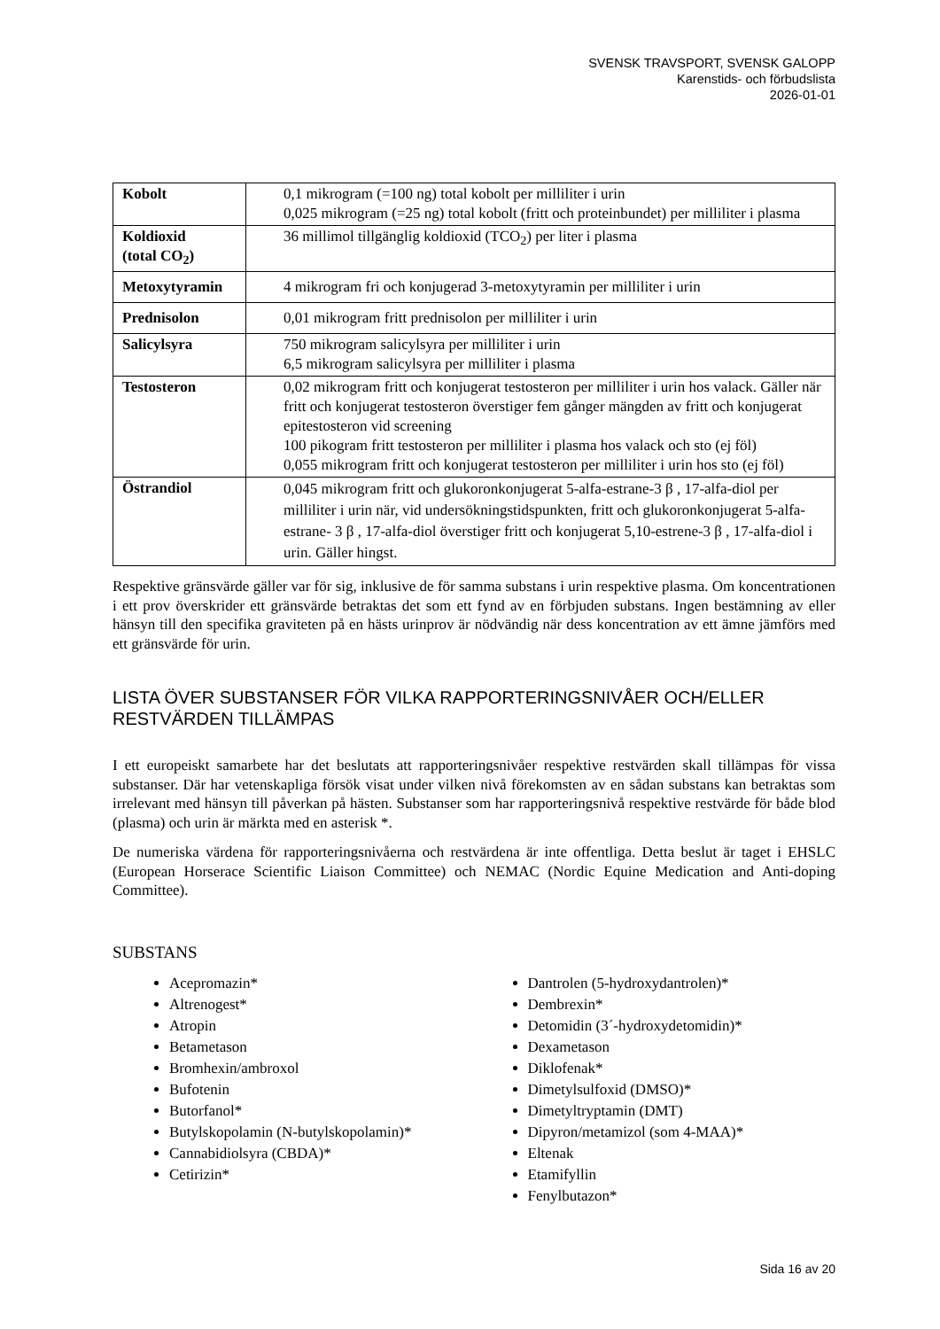SVENSK TRAVSPORT, SVENSK GALOPP
Karenstids- och förbudslista
2026-01-01
| Kobolt | 0,1 mikrogram (=100 ng) total kobolt per milliliter i urin 0,025 mikrogram (=25 ng) total kobolt (fritt och proteinbundet) per milliliter i plasma |
| Koldioxid (total CO<sub>2</sub>) | 36 millimol tillgänglig koldioxid (TCO<sub>2</sub>) per liter i plasma |
| Metoxytyramin | 4 mikrogram fri och konjugerad 3-metoxytyramin per milliliter i urin |
| Prednisolon | 0,01 mikrogram fritt prednisolon per milliliter i urin |
| Salicylsyra | 750 mikrogram salicylsyra per milliliter i urin 6,5 mikrogram salicylsyra per milliliter i plasma |
| Testosteron | 0,02 mikrogram fritt och konjugerat testosteron per milliliter i urin hos valack. Gäller när fritt och konjugerat testosteron överstiger fem gånger mängden av fritt och konjugerat epitestosteron vid screening 100 pikogram fritt testosteron per milliliter i plasma hos valack och sto (ej föl) 0,055 mikrogram fritt och konjugerat testosteron per milliliter i urin hos sto (ej föl) |
| Östrandiol | 0,045 mikrogram fritt och glukoronkonjugerat 5-alfa-estrane-3 β , 17-alfa-diol per milliliter i urin när, vid undersökningstidspunkten, fritt och glukoronkonjugerat 5-alfa-estrane- 3 β , 17-alfa-diol överstiger fritt och konjugerat 5,10-estrene-3 β , 17-alfa-diol i urin. Gäller hingst. |
Respektive gränsvärde gäller var för sig, inklusive de för samma substans i urin respektive plasma. Om koncentrationen i ett prov överskrider ett gränsvärde betraktas det som ett fynd av en förbjuden substans. Ingen bestämning av eller hänsyn till den specifika graviteten på en hästs urinprov är nödvändig när dess koncentration av ett ämne jämförs med ett gränsvärde för urin.
LISTA ÖVER SUBSTANSER FÖR VILKA RAPPORTERINGSNIVÅER OCH/ELLER RESTVÄRDEN TILLÄMPAS
I ett europeiskt samarbete har det beslutats att rapporteringsnivåer respektive restvärden skall tillämpas för vissa substanser. Där har vetenskapliga försök visat under vilken nivå förekomsten av en sådan substans kan betraktas som irrelevant med hänsyn till påverkan på hästen. Substanser som har rapporteringsnivå respektive restvärde för både blod (plasma) och urin är märkta med en asterisk *.
De numeriska värdena för rapporteringsnivåerna och restvärdena är inte offentliga. Detta beslut är taget i EHSLC (European Horserace Scientific Liaison Committee) och NEMAC (Nordic Equine Medication and Anti-doping Committee).
SUBSTANS
Acepromazin*
Altrenogest*
Atropin
Betametason
Bromhexin/ambroxol
Bufotenin
Butorfanol*
Butylskopolamin (N-butylskopolamin)*
Cannabidiolsyra (CBDA)*
Cetirizin*
Dantrolen (5-hydroxydantrolen)*
Dembrexin*
Detomidin (3´-hydroxydetomidin)*
Dexametason
Diklofenak*
Dimetylsulfoxid (DMSO)*
Dimetyltryptamin (DMT)
Dipyron/metamizol (som 4-MAA)*
Eltenak
Etamifyllin
Fenylbutazon*
Sida 16 av 20